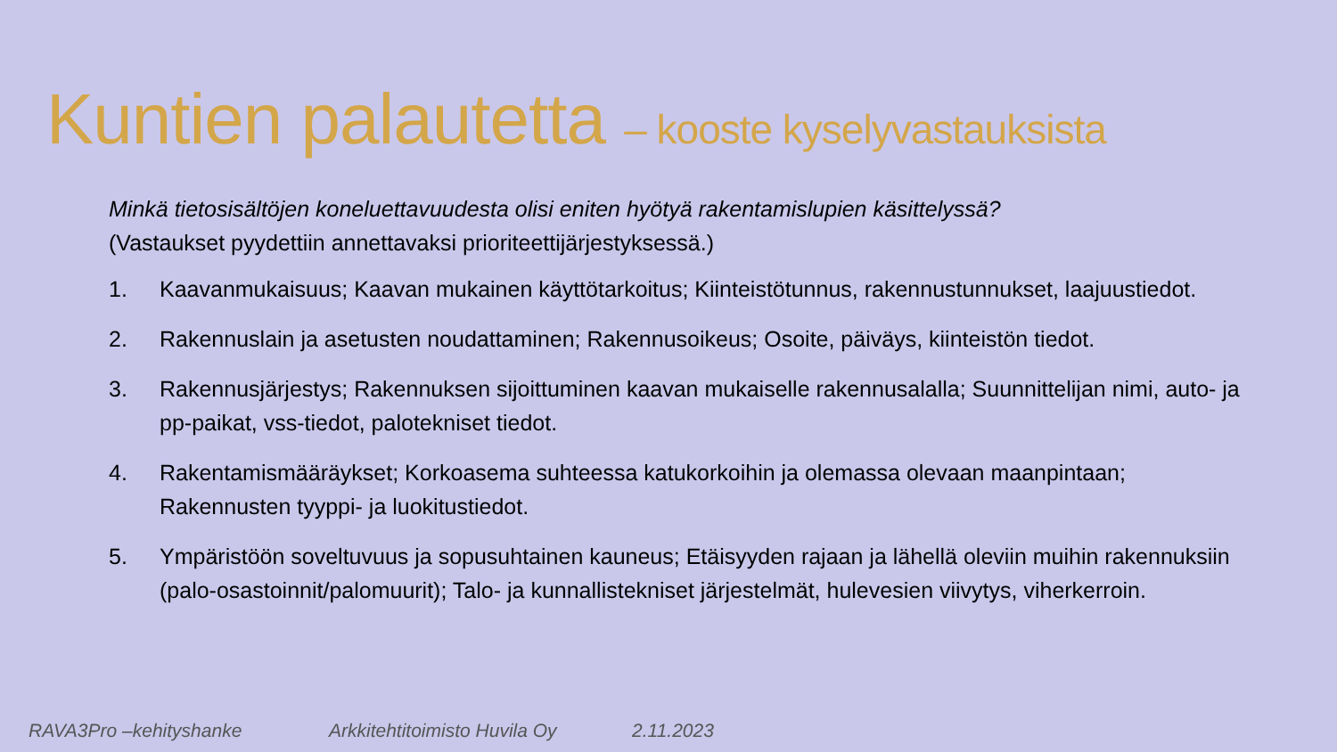Kuntien palautetta – kooste kyselyvastauksista
Minkä tietosisältöjen koneluettavuudesta olisi eniten hyötyä rakentamislupien käsittelyssä?
(Vastaukset pyydettiin annettavaksi prioriteettijärjestyksessä.)
1. Kaavanmukaisuus; Kaavan mukainen käyttötarkoitus; Kiinteistötunnus, rakennustunnukset, laajuustiedot.
2. Rakennuslain ja asetusten noudattaminen; Rakennusoikeus; Osoite, päiväys, kiinteistön tiedot.
3. Rakennusjärjestys; Rakennuksen sijoittuminen kaavan mukaiselle rakennusalalla; Suunnittelijan nimi, auto- ja pp-paikat, vss-tiedot, palotekniset tiedot.
4. Rakentamismääräykset; Korkoasema suhteessa katukorkoihin ja olemassa olevaan maanpintaan; Rakennusten tyyppi- ja luokitustiedot.
5. Ympäristöön soveltuvuus ja sopusuhtainen kauneus; Etäisyyden rajaan ja lähellä oleviin muihin rakennuksiin (palo-osastoinnit/palomuurit); Talo- ja kunnallistekniset järjestelmät, hulevesien viivytys, viherkerroin.
RAVA3Pro –kehityshanke Arkkitehtitoimisto Huvila Oy 2.11.2023